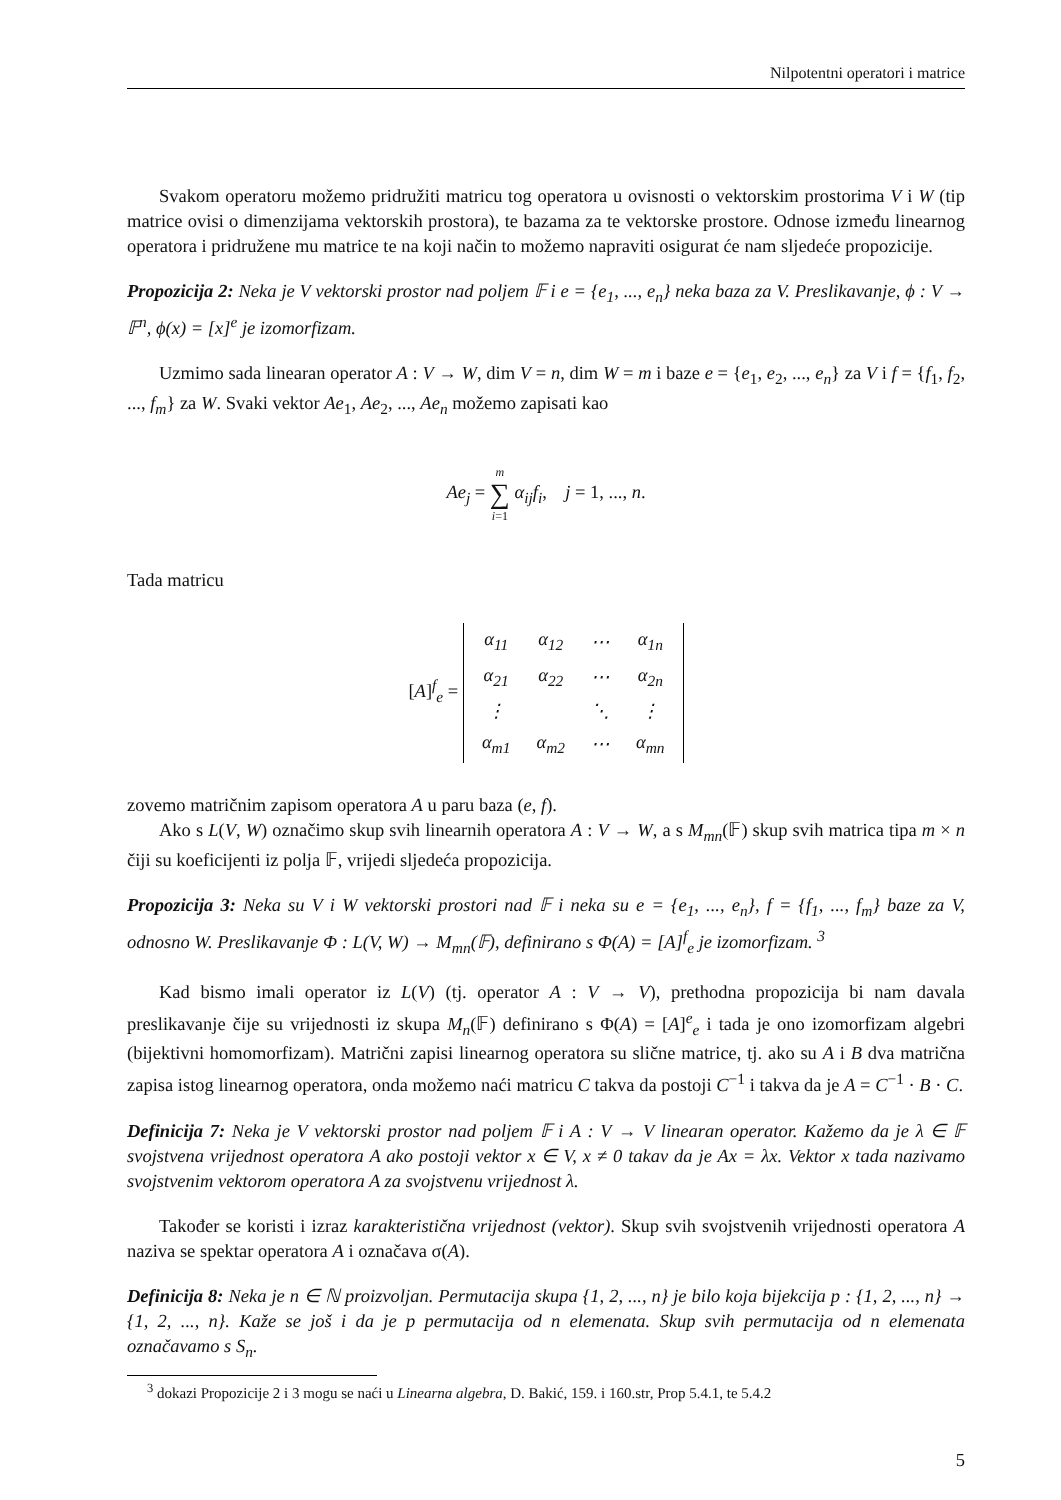Nilpotentni operatori i matrice
Svakom operatoru možemo pridružiti matricu tog operatora u ovisnosti o vektorskim prostorima V i W (tip matrice ovisi o dimenzijama vektorskih prostora), te bazama za te vektorske prostore. Odnose između linearnog operatora i pridružene mu matrice te na koji način to možemo napraviti osigurat će nam sljedeće propozicije.
Propozicija 2: Neka je V vektorski prostor nad poljem 𝔽 i e = {e<sub>1</sub>, ..., e<sub>n</sub>} neka baza za V. Preslikavanje, ϕ : V → 𝔽<sup>n</sup>, ϕ(x) = [x]<sup>e</sup> je izomorfizam.
Uzmimo sada linearan operator A : V → W, dim V = n, dim W = m i baze e = {e<sub>1</sub>, e<sub>2</sub>, ..., e<sub>n</sub>} za V i f = {f<sub>1</sub>, f<sub>2</sub>, ..., f<sub>m</sub>} za W. Svaki vektor Ae<sub>1</sub>, Ae<sub>2</sub>, ..., Ae<sub>n</sub> možemo zapisati kao
Ae<sub>j</sub> = m
∑
i=1 α<sub>ij</sub>f<sub>i</sub>, j = 1, ..., n.
Tada matricu
[A]<sup>f</sup><sub>e</sub> =
| α<sub>11</sub> | α<sub>12</sub> | ⋯ | α<sub>1n</sub> |
| α<sub>21</sub> | α<sub>22</sub> | ⋯ | α<sub>2n</sub> |
| ⋮ | | ⋱ | ⋮ |
| α<sub>m1</sub> | α<sub>m2</sub> | ⋯ | α<sub>mn</sub> |
zovemo matričnim zapisom operatora A u paru baza (e, f).
Ako s L(V, W) označimo skup svih linearnih operatora A : V → W, a s M<sub>mn</sub>(𝔽) skup svih matrica tipa m × n čiji su koeficijenti iz polja 𝔽, vrijedi sljedeća propozicija.
Propozicija 3: Neka su V i W vektorski prostori nad 𝔽 i neka su e = {e<sub>1</sub>, ..., e<sub>n</sub>}, f = {f<sub>1</sub>, ..., f<sub>m</sub>} baze za V, odnosno W. Preslikavanje Φ : L(V, W) → M<sub>mn</sub>(𝔽), definirano s Φ(A) = [A]<sup>f</sup><sub>e</sub> je izomorfizam. <sup>3</sup>
Kad bismo imali operator iz L(V) (tj. operator A : V → V), prethodna propozicija bi nam davala preslikavanje čije su vrijednosti iz skupa M<sub>n</sub>(𝔽) definirano s Φ(A) = [A]<sup>e</sup><sub>e</sub> i tada je ono izomorfizam algebri (bijektivni homomorfizam). Matrični zapisi linearnog operatora su slične matrice, tj. ako su A i B dva matrična zapisa istog linearnog operatora, onda možemo naći matricu C takva da postoji C<sup>−1</sup> i takva da je A = C<sup>−1</sup> · B · C.
Definicija 7: Neka je V vektorski prostor nad poljem 𝔽 i A : V → V linearan operator. Kažemo da je λ ∈ 𝔽 svojstvena vrijednost operatora A ako postoji vektor x ∈ V, x ≠ 0 takav da je Ax = λx. Vektor x tada nazivamo svojstvenim vektorom operatora A za svojstvenu vrijednost λ.
Također se koristi i izraz karakteristična vrijednost (vektor). Skup svih svojstvenih vrijednosti operatora A naziva se spektar operatora A i označava σ(A).
Definicija 8: Neka je n ∈ ℕ proizvoljan. Permutacija skupa {1, 2, ..., n} je bilo koja bijekcija p : {1, 2, ..., n} → {1, 2, ..., n}. Kaže se još i da je p permutacija od n elemenata. Skup svih permutacija od n elemenata označavamo s S<sub>n</sub>.
<sup>3</sup> dokazi Propozicije 2 i 3 mogu se naći u Linearna algebra, D. Bakić, 159. i 160.str, Prop 5.4.1, te 5.4.2
5